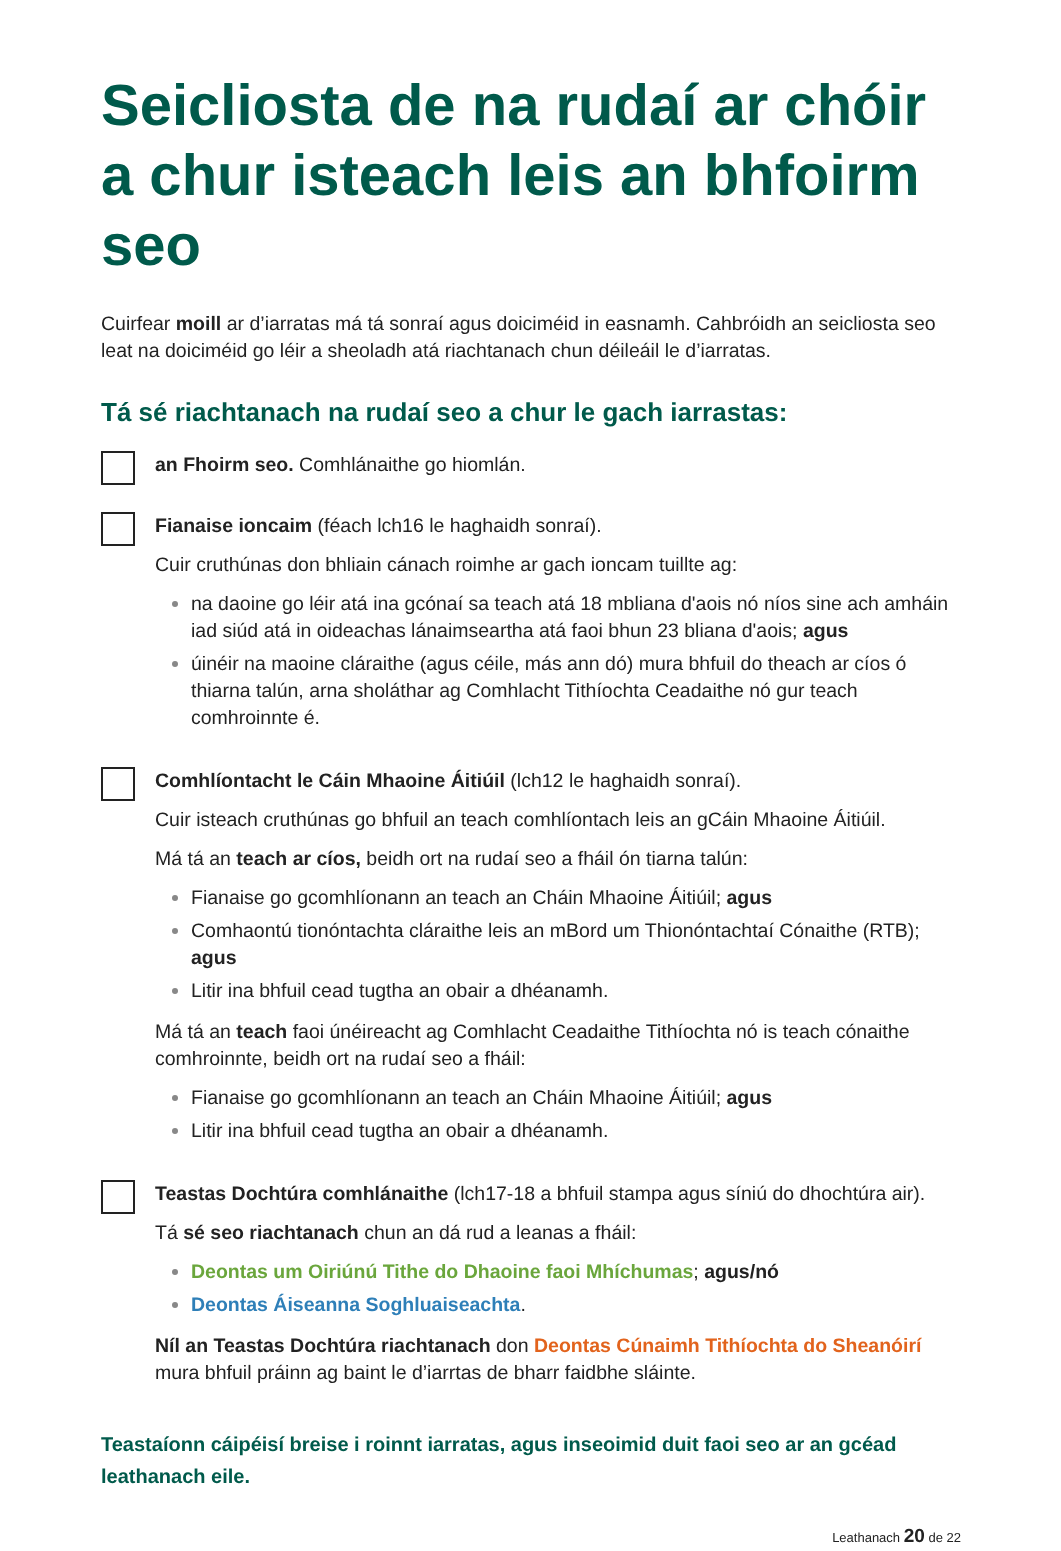Seicliosta de na rudaí ar chóir a chur isteach leis an bhfoirm seo
Cuirfear moill ar d’iarratas má tá sonraí agus doiciméid in easnamh. Cahbróidh an seicliosta seo leat na doiciméid go léir a sheoladh atá riachtanach chun déileáil le d’iarratas.
Tá sé riachtanach na rudaí seo a chur le gach iarrastas:
an Fhoirm seo. Comhlánaithe go hiomlán.
Fianaise ioncaim (féach lch16 le haghaidh sonraí).
Cuir cruthúnas don bhliain cánach roimhe ar gach ioncam tuillte ag:
na daoine go léir atá ina gcónaí sa teach atá 18 mbliana d'aois nó níos sine ach amháin iad siúd atá in oideachas lánaimseartha atá faoi bhun 23 bliana d'aois; agus
úinéir na maoine cláraithe (agus céile, más ann dó) mura bhfuil do theach ar cíos ó thiarna talún, arna sholáthar ag Comhlacht Tithíochta Ceadaithe nó gur teach comhroinnte é.
Comhlíontacht le Cáin Mhaoine Áitiúil (lch12 le haghaidh sonraí).
Cuir isteach cruthúnas go bhfuil an teach comhlíontach leis an gCáin Mhaoine Áitiúil.
Má tá an teach ar cíos, beidh ort na rudaí seo a fháil ón tiarna talún:
Fianaise go gcomhlíonann an teach an Cháin Mhaoine Áitiúil; agus
Comhaontú tionóntachta cláraithe leis an mBord um Thionóntachtaí Cónaithe (RTB); agus
Litir ina bhfuil cead tugtha an obair a dhéanamh.
Má tá an teach faoi únéireacht ag Comhlacht Ceadaithe Tithíochta nó is teach cónaithe comhroinnte, beidh ort na rudaí seo a fháil:
Fianaise go gcomhlíonann an teach an Cháin Mhaoine Áitiúil; agus
Litir ina bhfuil cead tugtha an obair a dhéanamh.
Teastas Dochtúra comhlánaithe (lch17-18 a bhfuil stampa agus síniú do dhochtúra air).
Tá sé seo riachtanach chun an dá rud a leanas a fháil:
Deontas um Oiriúnú Tithe do Dhaoine faoi Mhíchumas; agus/nó
Deontas Áiseanna Soghluaiseachta.
Níl an Teastas Dochtúra riachtanach don Deontas Cúnaimh Tithíochta do Sheanóirí mura bhfuil práinn ag baint le d’iarrtas de bharr faidbhe sláinte.
Teastaíonn cáipéisí breise i roinnt iarratas, agus inseoimid duit faoi seo ar an gcéad leathanach eile.
Leathanach 20 de 22